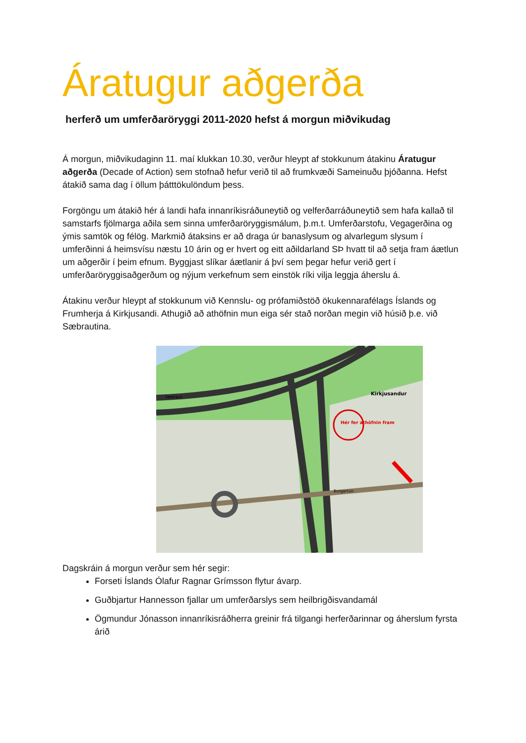Áratugur aðgerða
herferð um umferðaröryggi 2011-2020 hefst á morgun miðvikudag
Á morgun, miðvikudaginn 11. maí klukkan 10.30, verður hleypt af stokkunum átakinu Áratugur aðgerða (Decade of Action) sem stofnað hefur verið til að frumkvæði Sameinuðu þjóðanna. Hefst átakið sama dag í öllum þátttökulöndum þess.
Forgöngu um átakið hér á landi hafa innanríkisráðuneytið og velferðarráðuneytið sem hafa kallað til samstarfs fjölmarga aðila sem sinna umferðaröryggismálum, þ.m.t. Umferðarstofu, Vegagerðina og ýmis samtök og félög. Markmið átaksins er að draga úr banaslysum og alvarlegum slysum í umferðinni á heimsvísu næstu 10 árin og er hvert og eitt aðildarland SÞ hvatt til að setja fram áætlun um aðgerðir í þeim efnum. Byggjast slíkar áætlanir á því sem þegar hefur verið gert í umferðaröryggisaðgerðum og nýjum verkefnum sem einstök ríki vilja leggja áherslu á.
Átakinu verður hleypt af stokkunum við Kennslu- og prófamiðstöð ökukennarafélags Íslands og Frumherja á Kirkjusandi. Athugið að athöfnin mun eiga sér stað norðan megin við húsið þ.e. við Sæbrautina.
Kirkjusandur
Hér fer athöfnin fram
Sæbraut
Borgartún
Dagskráin á morgun verður sem hér segir:
Forseti Íslands Ólafur Ragnar Grímsson flytur ávarp.
Guðbjartur Hannesson fjallar um umferðarslys sem heilbrigðisvandamál
Ögmundur Jónasson innanríkisráðherra greinir frá tilgangi herferðarinnar og áherslum fyrsta árið